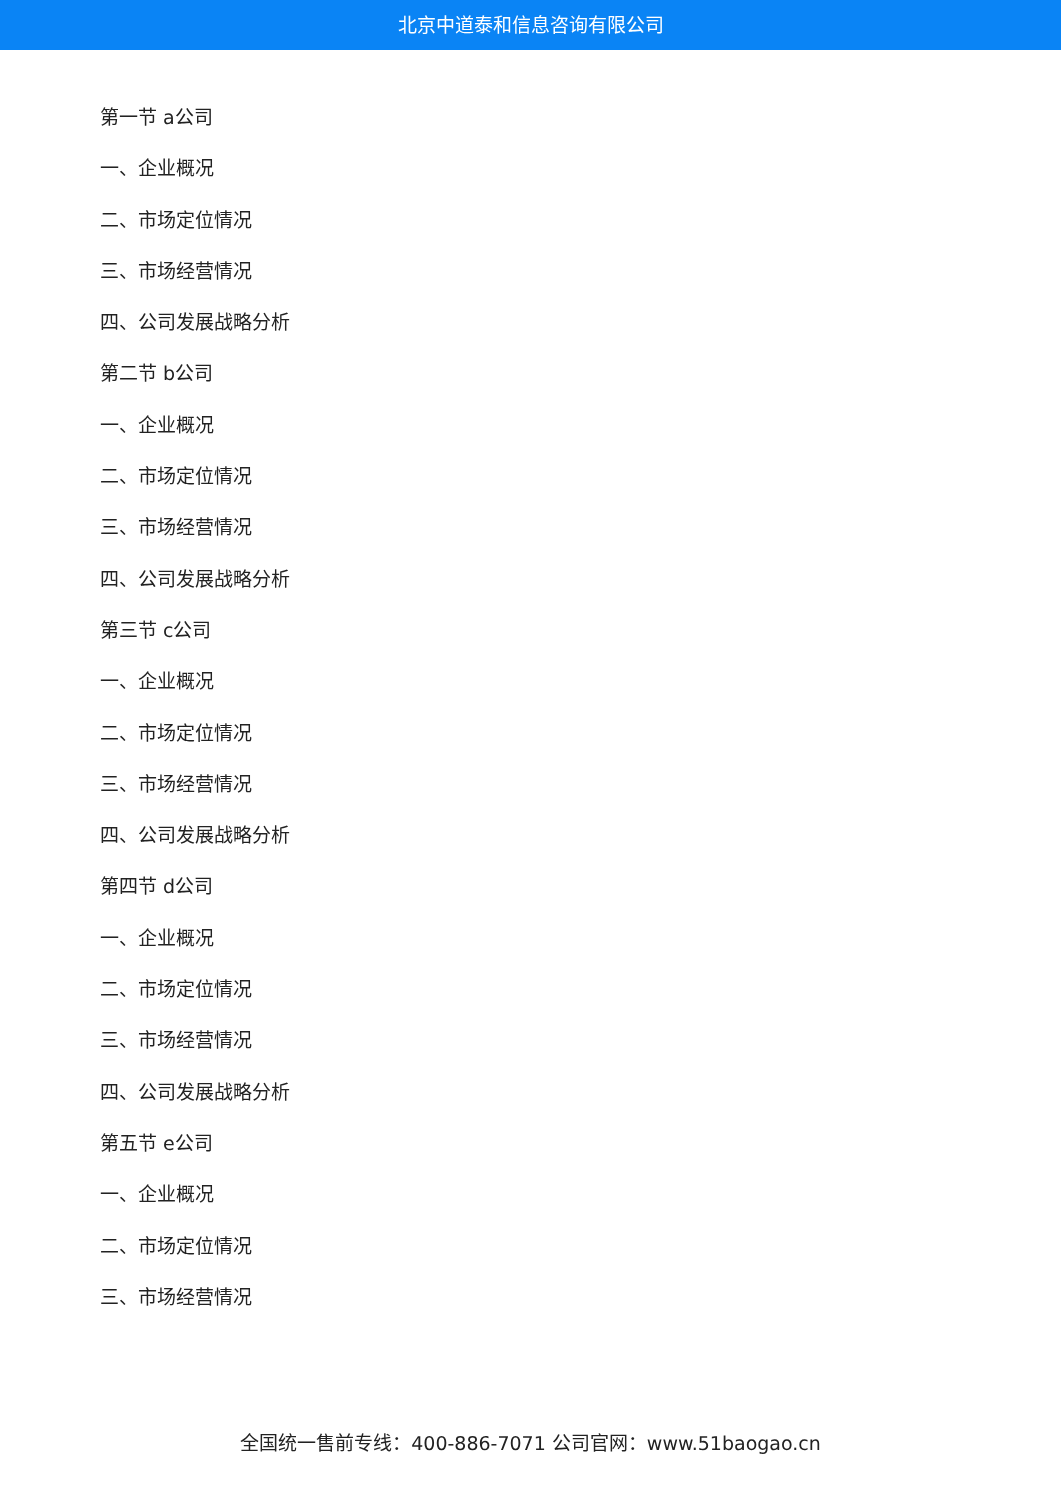北京中道泰和信息咨询有限公司
第一节 a公司
一、企业概况
二、市场定位情况
三、市场经营情况
四、公司发展战略分析
第二节 b公司
一、企业概况
二、市场定位情况
三、市场经营情况
四、公司发展战略分析
第三节 c公司
一、企业概况
二、市场定位情况
三、市场经营情况
四、公司发展战略分析
第四节 d公司
一、企业概况
二、市场定位情况
三、市场经营情况
四、公司发展战略分析
第五节 e公司
一、企业概况
二、市场定位情况
三、市场经营情况
全国统一售前专线：400-886-7071 公司官网：www.51baogao.cn